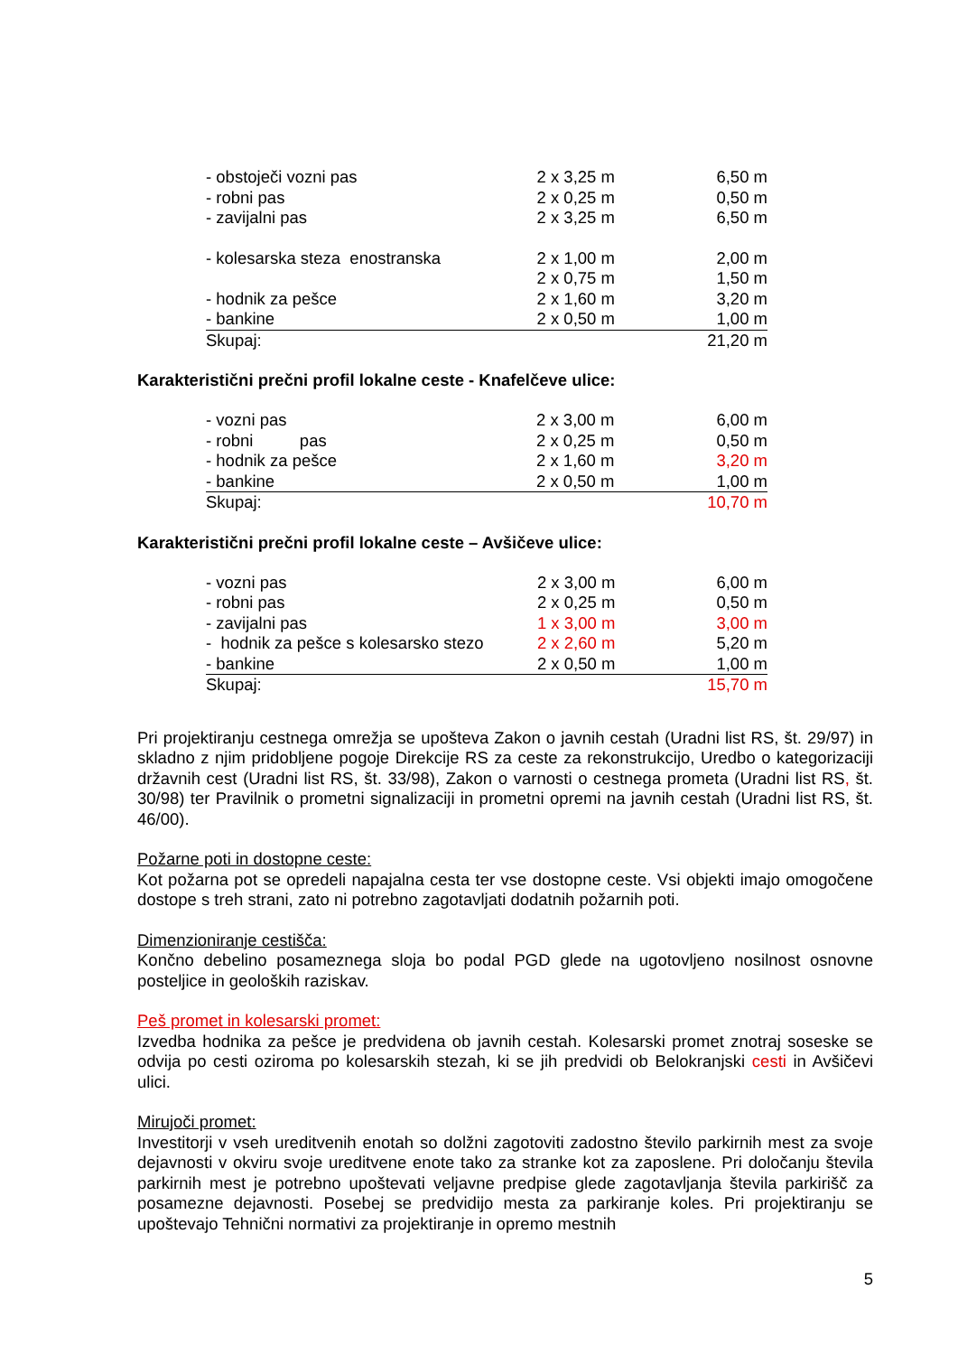| - obstoječi vozni pas | 2 x 3,25 m | 6,50 m |
| - robni pas | 2 x 0,25 m | 0,50 m |
| - zavijalni pas | 2 x 3,25 m | 6,50 m |
| - kolesarska steza enostranska | 2 x 1,00 m | 2,00 m |
| | 2 x 0,75 m | 1,50 m |
| - hodnik za pešce | 2 x 1,60 m | 3,20 m |
| - bankine | 2 x 0,50 m | 1,00 m |
| Skupaj: | | 21,20 m |
Karakteristični prečni profil lokalne ceste - Knafelčeve ulice:
| - vozni pas | 2 x 3,00 m | 6,00 m |
| - robni pas | 2 x 0,25 m | 0,50 m |
| - hodnik za pešce | 2 x 1,60 m | 3,20 m |
| - bankine | 2 x 0,50 m | 1,00 m |
| Skupaj: | | 10,70 m |
Karakteristični prečni profil lokalne ceste – Avšičeve ulice:
| - vozni pas | 2 x 3,00 m | 6,00 m |
| - robni pas | 2 x 0,25 m | 0,50 m |
| - zavijalni pas | 1 x 3,00 m | 3,00 m |
| - hodnik za pešce s kolesarsko stezo | 2 x 2,60 m | 5,20 m |
| - bankine | 2 x 0,50 m | 1,00 m |
| Skupaj: | | 15,70 m |
Pri projektiranju cestnega omrežja se upošteva Zakon o javnih cestah (Uradni list RS, št. 29/97) in skladno z njim pridobljene pogoje Direkcije RS za ceste za rekonstrukcijo, Uredbo o kategorizaciji državnih cest (Uradni list RS, št. 33/98), Zakon o varnosti o cestnega prometa (Uradni list RS, št. 30/98) ter Pravilnik o prometni signalizaciji in prometni opremi na javnih cestah (Uradni list RS, št. 46/00).
Požarne poti in dostopne ceste:
Kot požarna pot se opredeli napajalna cesta ter vse dostopne ceste. Vsi objekti imajo omogočene dostope s treh strani, zato ni potrebno zagotavljati dodatnih požarnih poti.
Dimenzioniranje cestišča:
Končno debelino posameznega sloja bo podal PGD glede na ugotovljeno nosilnost osnovne posteljice in geoloških raziskav.
Peš promet in kolesarski promet:
Izvedba hodnika za pešce je predvidena ob javnih cestah. Kolesarski promet znotraj soseske se odvija po cesti oziroma po kolesarskih stezah, ki se jih predvidi ob Belokranjski cesti in Avšičevi ulici.
Mirujoči promet:
Investitorji v vseh ureditvenih enotah so dolžni zagotoviti zadostno število parkirnih mest za svoje dejavnosti v okviru svoje ureditvene enote tako za stranke kot za zaposlene. Pri določanju števila parkirnih mest je potrebno upoštevati veljavne predpise glede zagotavljanja števila parkirišč za posamezne dejavnosti. Posebej se predvidijo mesta za parkiranje koles. Pri projektiranju se upoštevajo Tehnični normativi za projektiranje in opremo mestnih
5